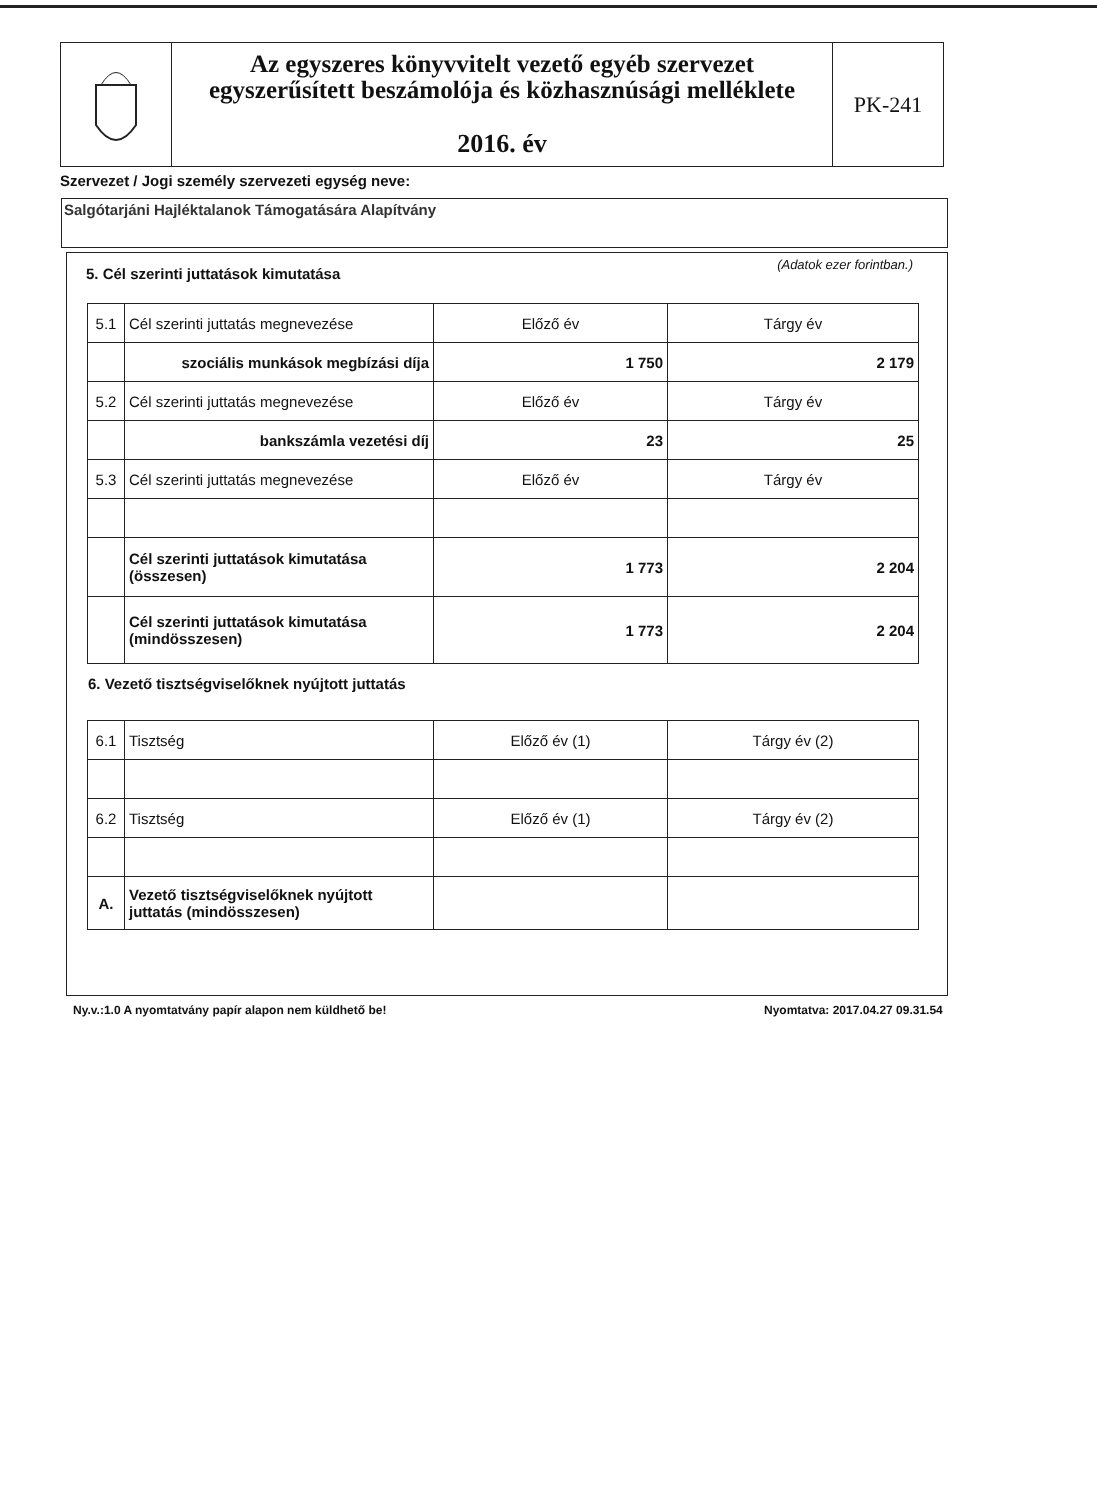Az egyszeres könyvvitelt vezető egyéb szervezet
egyszerűsített beszámolója és közhasznúsági melléklete
2016. év
PK-241
Szervezet / Jogi személy szervezeti egység neve:
Salgótarjáni Hajléktalanok Támogatására Alapítvány
5. Cél szerinti juttatások kimutatása
(Adatok ezer forintban.)
| 5.1 | Cél szerinti juttatás megnevezése | Előző év | Tárgy év |
| | szociális munkások megbízási díja | 1 750 | 2 179 |
| 5.2 | Cél szerinti juttatás megnevezése | Előző év | Tárgy év |
| | bankszámla vezetési díj | 23 | 25 |
| 5.3 | Cél szerinti juttatás megnevezése | Előző év | Tárgy év |
| | Cél szerinti juttatások kimutatása (összesen) | 1 773 | 2 204 |
| | Cél szerinti juttatások kimutatása (mindösszesen) | 1 773 | 2 204 |
6. Vezető tisztségviselőknek nyújtott juttatás
| 6.1 | Tisztség | Előző év (1) | Tárgy év (2) |
| 6.2 | Tisztség | Előző év (1) | Tárgy év (2) |
| A. | Vezető tisztségviselőknek nyújtott juttatás (mindösszesen) | | |
Ny.v.:1.0 A nyomtatvány papír alapon nem küldhető be!
Nyomtatva: 2017.04.27 09.31.54